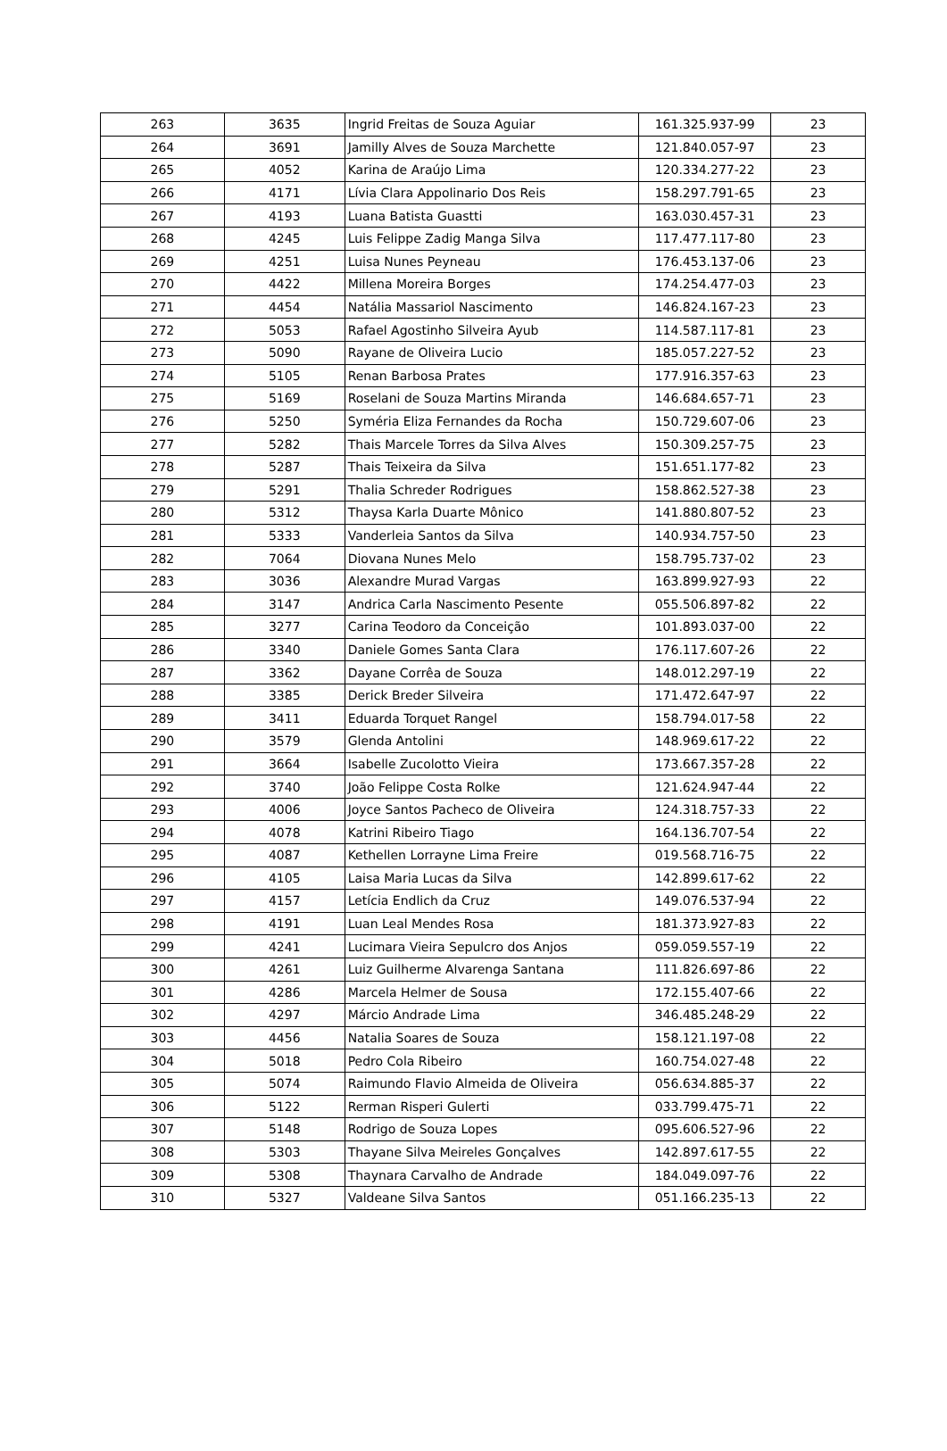| 263 | 3635 | Ingrid Freitas de Souza Aguiar | 161.325.937-99 | 23 |
| 264 | 3691 | Jamilly Alves de Souza Marchette | 121.840.057-97 | 23 |
| 265 | 4052 | Karina de Araújo Lima | 120.334.277-22 | 23 |
| 266 | 4171 | Lívia Clara Appolinario Dos Reis | 158.297.791-65 | 23 |
| 267 | 4193 | Luana Batista Guastti | 163.030.457-31 | 23 |
| 268 | 4245 | Luis Felippe Zadig Manga Silva | 117.477.117-80 | 23 |
| 269 | 4251 | Luisa Nunes Peyneau | 176.453.137-06 | 23 |
| 270 | 4422 | Millena Moreira Borges | 174.254.477-03 | 23 |
| 271 | 4454 | Natália Massariol Nascimento | 146.824.167-23 | 23 |
| 272 | 5053 | Rafael Agostinho Silveira Ayub | 114.587.117-81 | 23 |
| 273 | 5090 | Rayane de Oliveira Lucio | 185.057.227-52 | 23 |
| 274 | 5105 | Renan Barbosa Prates | 177.916.357-63 | 23 |
| 275 | 5169 | Roselani de Souza Martins Miranda | 146.684.657-71 | 23 |
| 276 | 5250 | Syméria Eliza Fernandes da Rocha | 150.729.607-06 | 23 |
| 277 | 5282 | Thais Marcele Torres da Silva Alves | 150.309.257-75 | 23 |
| 278 | 5287 | Thais Teixeira da Silva | 151.651.177-82 | 23 |
| 279 | 5291 | Thalia Schreder Rodrigues | 158.862.527-38 | 23 |
| 280 | 5312 | Thaysa Karla Duarte Mônico | 141.880.807-52 | 23 |
| 281 | 5333 | Vanderleia Santos da Silva | 140.934.757-50 | 23 |
| 282 | 7064 | Diovana Nunes Melo | 158.795.737-02 | 23 |
| 283 | 3036 | Alexandre Murad Vargas | 163.899.927-93 | 22 |
| 284 | 3147 | Andrica Carla Nascimento Pesente | 055.506.897-82 | 22 |
| 285 | 3277 | Carina Teodoro da Conceição | 101.893.037-00 | 22 |
| 286 | 3340 | Daniele Gomes Santa Clara | 176.117.607-26 | 22 |
| 287 | 3362 | Dayane Corrêa de Souza | 148.012.297-19 | 22 |
| 288 | 3385 | Derick Breder Silveira | 171.472.647-97 | 22 |
| 289 | 3411 | Eduarda Torquet Rangel | 158.794.017-58 | 22 |
| 290 | 3579 | Glenda Antolini | 148.969.617-22 | 22 |
| 291 | 3664 | Isabelle Zucolotto Vieira | 173.667.357-28 | 22 |
| 292 | 3740 | João Felippe Costa Rolke | 121.624.947-44 | 22 |
| 293 | 4006 | Joyce Santos Pacheco de Oliveira | 124.318.757-33 | 22 |
| 294 | 4078 | Katrini Ribeiro Tiago | 164.136.707-54 | 22 |
| 295 | 4087 | Kethellen Lorrayne Lima Freire | 019.568.716-75 | 22 |
| 296 | 4105 | Laisa Maria Lucas da Silva | 142.899.617-62 | 22 |
| 297 | 4157 | Letícia Endlich da Cruz | 149.076.537-94 | 22 |
| 298 | 4191 | Luan Leal Mendes Rosa | 181.373.927-83 | 22 |
| 299 | 4241 | Lucimara Vieira Sepulcro dos Anjos | 059.059.557-19 | 22 |
| 300 | 4261 | Luiz Guilherme Alvarenga Santana | 111.826.697-86 | 22 |
| 301 | 4286 | Marcela Helmer de Sousa | 172.155.407-66 | 22 |
| 302 | 4297 | Márcio Andrade Lima | 346.485.248-29 | 22 |
| 303 | 4456 | Natalia Soares de Souza | 158.121.197-08 | 22 |
| 304 | 5018 | Pedro Cola Ribeiro | 160.754.027-48 | 22 |
| 305 | 5074 | Raimundo Flavio Almeida de Oliveira | 056.634.885-37 | 22 |
| 306 | 5122 | Rerman Risperi Gulerti | 033.799.475-71 | 22 |
| 307 | 5148 | Rodrigo de Souza Lopes | 095.606.527-96 | 22 |
| 308 | 5303 | Thayane Silva Meireles Gonçalves | 142.897.617-55 | 22 |
| 309 | 5308 | Thaynara Carvalho de Andrade | 184.049.097-76 | 22 |
| 310 | 5327 | Valdeane Silva Santos | 051.166.235-13 | 22 |